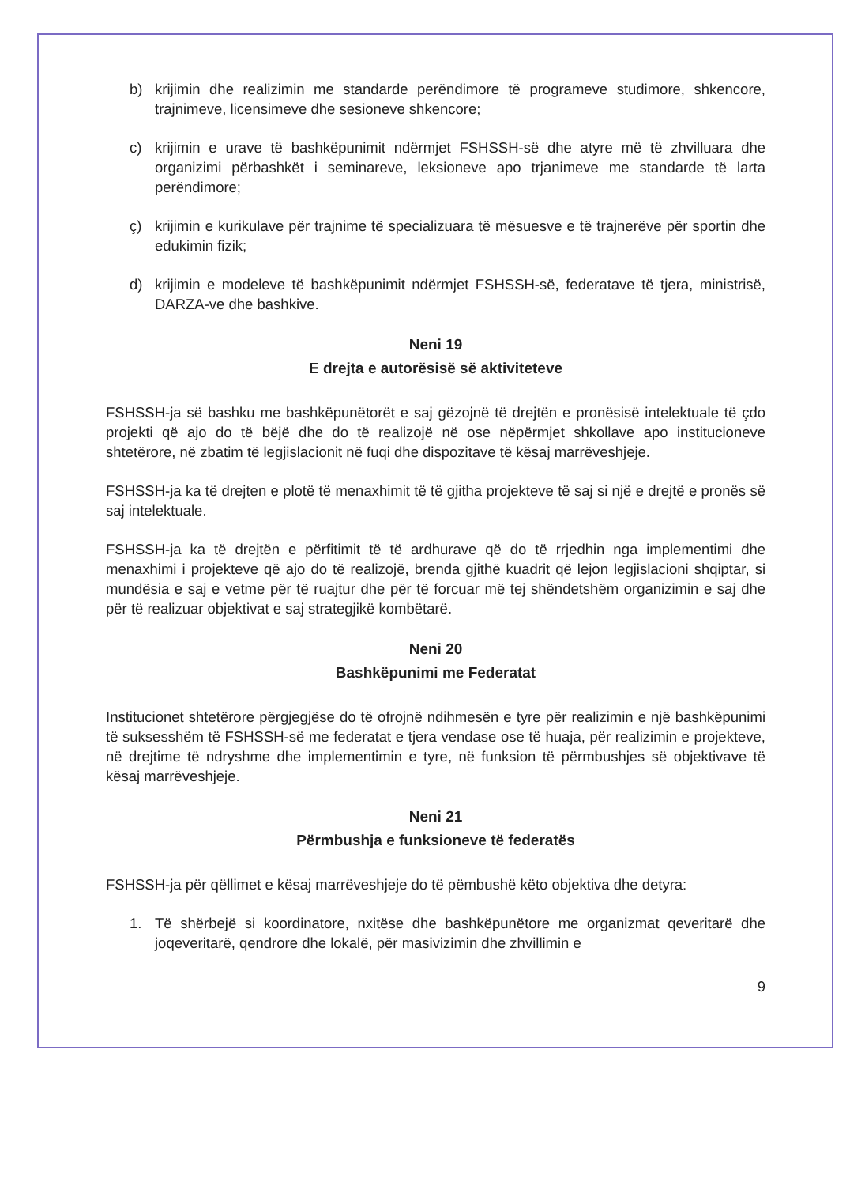b) krijimin dhe realizimin me standarde perëndimore të programeve studimore, shkencore, trajnimeve, licensimeve dhe sesioneve shkencore;
c) krijimin e urave të bashkëpunimit ndërmjet FSHSSH-së dhe atyre më të zhvilluara dhe organizimi përbashkët i seminareve, leksioneve apo trjanimeve me standarde të larta perëndimore;
ç) krijimin e kurikulave për trajnime të specializuara të mësuesve e të trajnerëve për sportin dhe edukimin fizik;
d) krijimin e modeleve të bashkëpunimit ndërmjet FSHSSH-së, federatave të tjera, ministrisë, DARZA-ve dhe bashkive.
Neni 19
E drejta e autorësisë së aktiviteteve
FSHSSH-ja së bashku me bashkëpunëtorët e saj gëzojnë të drejtën e pronësisë intelektuale të çdo projekti që ajo do të bëjë dhe do të realizojë në ose nëpërmjet shkollave apo institucioneve shtetërore, në zbatim të legjislacionit në fuqi dhe dispozitave të kësaj marrëveshjeje.
FSHSSH-ja ka të drejten e plotë të menaxhimit të të gjitha projekteve të saj si një e drejtë e pronës së saj intelektuale.
FSHSSH-ja ka të drejtën e përfitimit të të ardhurave që do të rrjedhin nga implementimi dhe menaxhimi i projekteve që ajo do të realizojë, brenda gjithë kuadrit që lejon legjislacioni shqiptar, si mundësia e saj e vetme për të ruajtur dhe për të forcuar më tej shëndetshëm organizimin e saj dhe për të realizuar objektivat e saj strategjikë kombëtarë.
Neni 20
Bashkëpunimi me Federatat
Institucionet shtetërore përgjegjëse do të ofrojnë ndihmesën e tyre për realizimin e një bashkëpunimi të suksesshëm të FSHSSH-së me federatat e tjera vendase ose të huaja, për realizimin e projekteve, në drejtime të ndryshme dhe implementimin e tyre, në funksion të përmbushjes së objektivave të kësaj marrëveshjeje.
Neni 21
Përmbushja e funksioneve të federatës
FSHSSH-ja për qëllimet e kësaj marrëveshjeje do të pëmbushë këto objektiva dhe detyra:
1. Të shërbejë si koordinatore, nxitëse dhe bashkëpunëtore me organizmat qeveritarë dhe joqeveritarë, qendrore dhe lokalë, për masivizimin dhe zhvillimin e
9